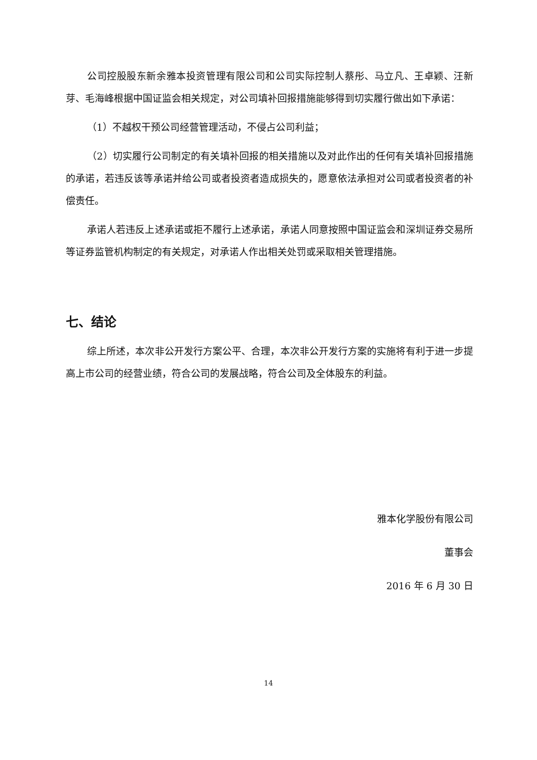公司控股股东新余雅本投资管理有限公司和公司实际控制人蔡彤、马立凡、王卓颖、汪新芽、毛海峰根据中国证监会相关规定，对公司填补回报措施能够得到切实履行做出如下承诺：
（1）不越权干预公司经营管理活动，不侵占公司利益；
（2）切实履行公司制定的有关填补回报的相关措施以及对此作出的任何有关填补回报措施的承诺，若违反该等承诺并给公司或者投资者造成损失的，愿意依法承担对公司或者投资者的补偿责任。
承诺人若违反上述承诺或拒不履行上述承诺，承诺人同意按照中国证监会和深圳证券交易所等证券监管机构制定的有关规定，对承诺人作出相关处罚或采取相关管理措施。
七、结论
综上所述，本次非公开发行方案公平、合理，本次非公开发行方案的实施将有利于进一步提高上市公司的经营业绩，符合公司的发展战略，符合公司及全体股东的利益。
雅本化学股份有限公司
董事会
2016 年 6 月 30 日
14